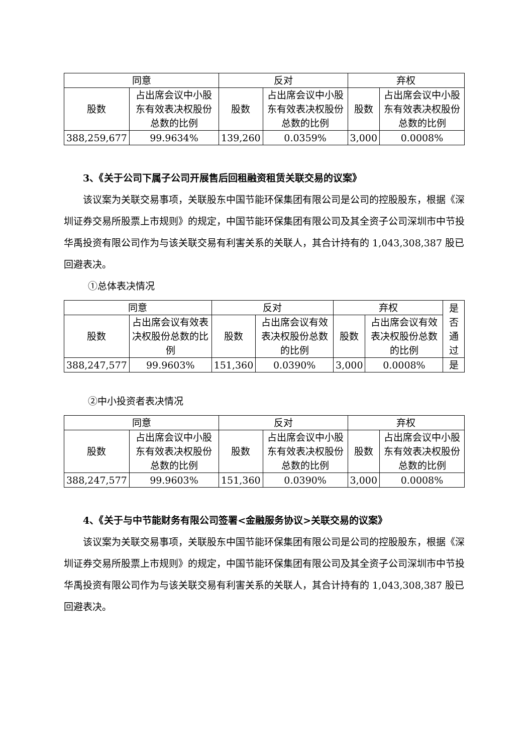| 同意 | | 反对 | | 弃权 | |
| --- | --- | --- | --- | --- | --- |
| 股数 | 占出席会议中小股东有效表决权股份总数的比例 | 股数 | 占出席会议中小股东有效表决权股份总数的比例 | 股数 | 占出席会议中小股东有效表决权股份总数的比例 |
| 388,259,677 | 99.9634% | 139,260 | 0.0359% | 3,000 | 0.0008% |
3、《关于公司下属子公司开展售后回租融资租赁关联交易的议案》
该议案为关联交易事项，关联股东中国节能环保集团有限公司是公司的控股股东，根据《深圳证券交易所股票上市规则》的规定，中国节能环保集团有限公司及其全资子公司深圳市中节投华禹投资有限公司作为与该关联交易有利害关系的关联人，其合计持有的 1,043,308,387 股已回避表决。
①总体表决情况
| 同意 | | 反对 | | 弃权 | | 是否通过 |
| --- | --- | --- | --- | --- | --- | --- |
| 股数 | 占出席会议有效表决权股份总数的比例 | 股数 | 占出席会议有效表决权股份总数的比例 | 股数 | 占出席会议有效表决权股份总数的比例 | |
| 388,247,577 | 99.9603% | 151,360 | 0.0390% | 3,000 | 0.0008% | 是 |
②中小投资者表决情况
| 同意 | | 反对 | | 弃权 | |
| --- | --- | --- | --- | --- | --- |
| 股数 | 占出席会议中小股东有效表决权股份总数的比例 | 股数 | 占出席会议中小股东有效表决权股份总数的比例 | 股数 | 占出席会议中小股东有效表决权股份总数的比例 |
| 388,247,577 | 99.9603% | 151,360 | 0.0390% | 3,000 | 0.0008% |
4、《关于与中节能财务有限公司签署<金融服务协议>关联交易的议案》
该议案为关联交易事项，关联股东中国节能环保集团有限公司是公司的控股股东，根据《深圳证券交易所股票上市规则》的规定，中国节能环保集团有限公司及其全资子公司深圳市中节投华禹投资有限公司作为与该关联交易有利害关系的关联人，其合计持有的 1,043,308,387 股已回避表决。